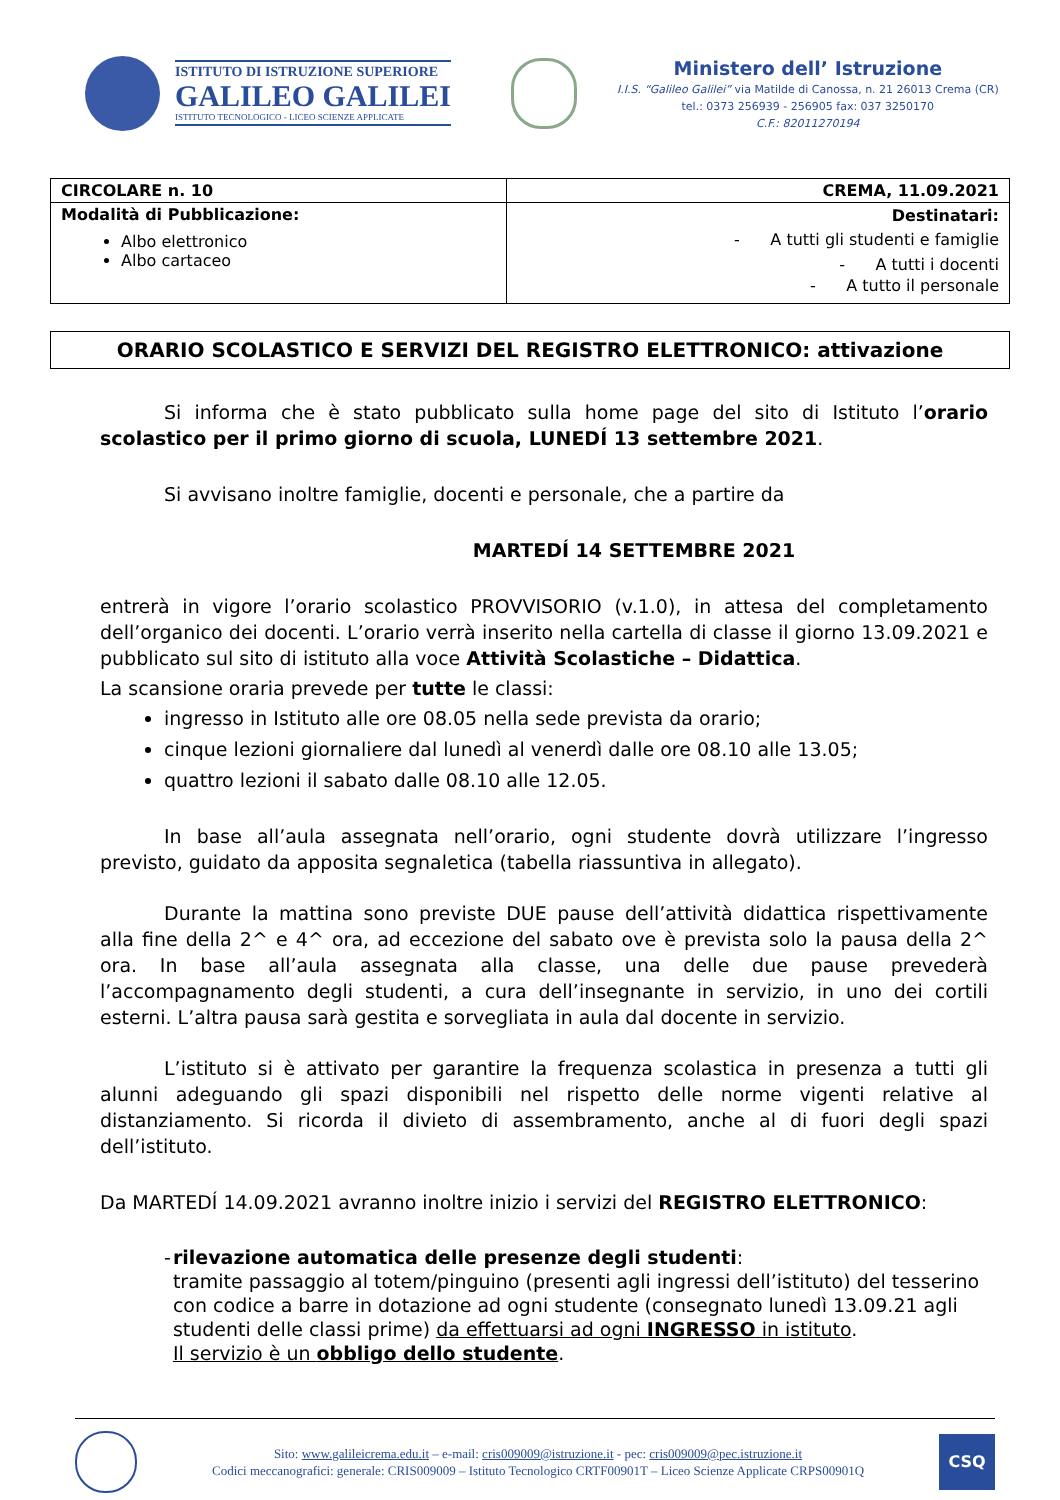ISTITUTO DI ISTRUZIONE SUPERIORE
GALILEO GALILEI
ISTITUTO TECNOLOGICO - LICEO SCIENZE APPLICATE
Ministero dell’ Istruzione
I.I.S. “Galileo Galilei” via Matilde di Canossa, n. 21 26013 Crema (CR)
tel.: 0373 256939 - 256905 fax: 037 3250170
C.F.: 82011270194
| CIRCOLARE n. 10 | CREMA, 11.09.2021 |
| Modalità di Pubblicazione: Albo elettronico Albo cartaceo | Destinatari: - A tutti gli studenti e famiglie - A tutti i docenti - A tutto il personale |
ORARIO SCOLASTICO E SERVIZI DEL REGISTRO ELETTRONICO: attivazione
Si informa che è stato pubblicato sulla home page del sito di Istituto l’orario scolastico per il primo giorno di scuola, LUNEDÍ 13 settembre 2021.
Si avvisano inoltre famiglie, docenti e personale, che a partire da
MARTEDÍ 14 SETTEMBRE 2021
entrerà in vigore l’orario scolastico PROVVISORIO (v.1.0), in attesa del completamento dell’organico dei docenti. L’orario verrà inserito nella cartella di classe il giorno 13.09.2021 e pubblicato sul sito di istituto alla voce Attività Scolastiche – Didattica.
La scansione oraria prevede per tutte le classi:
ingresso in Istituto alle ore 08.05 nella sede prevista da orario;
cinque lezioni giornaliere dal lunedì al venerdì dalle ore 08.10 alle 13.05;
quattro lezioni il sabato dalle 08.10 alle 12.05.
In base all’aula assegnata nell’orario, ogni studente dovrà utilizzare l’ingresso previsto, guidato da apposita segnaletica (tabella riassuntiva in allegato).
Durante la mattina sono previste DUE pause dell’attività didattica rispettivamente alla fine della 2^ e 4^ ora, ad eccezione del sabato ove è prevista solo la pausa della 2^ ora. In base all’aula assegnata alla classe, una delle due pause prevederà l’accompagnamento degli studenti, a cura dell’insegnante in servizio, in uno dei cortili esterni. L’altra pausa sarà gestita e sorvegliata in aula dal docente in servizio.
L’istituto si è attivato per garantire la frequenza scolastica in presenza a tutti gli alunni adeguando gli spazi disponibili nel rispetto delle norme vigenti relative al distanziamento. Si ricorda il divieto di assembramento, anche al di fuori degli spazi dell’istituto.
Da MARTEDÍ 14.09.2021 avranno inoltre inizio i servizi del REGISTRO ELETTRONICO:
- rilevazione automatica delle presenze degli studenti:
tramite passaggio al totem/pinguino (presenti agli ingressi dell’istituto) del tesserino con codice a barre in dotazione ad ogni studente (consegnato lunedì 13.09.21 agli studenti delle classi prime) da effettuarsi ad ogni INGRESSO in istituto.
Il servizio è un obbligo dello studente.
Sito: www.galileicrema.edu.it – e-mail: cris009009@istruzione.it - pec: cris009009@pec.istruzione.it
Codici meccanografici: generale: CRIS009009 – Istituto Tecnologico CRTF00901T – Liceo Scienze Applicate CRPS00901Q
CSQ